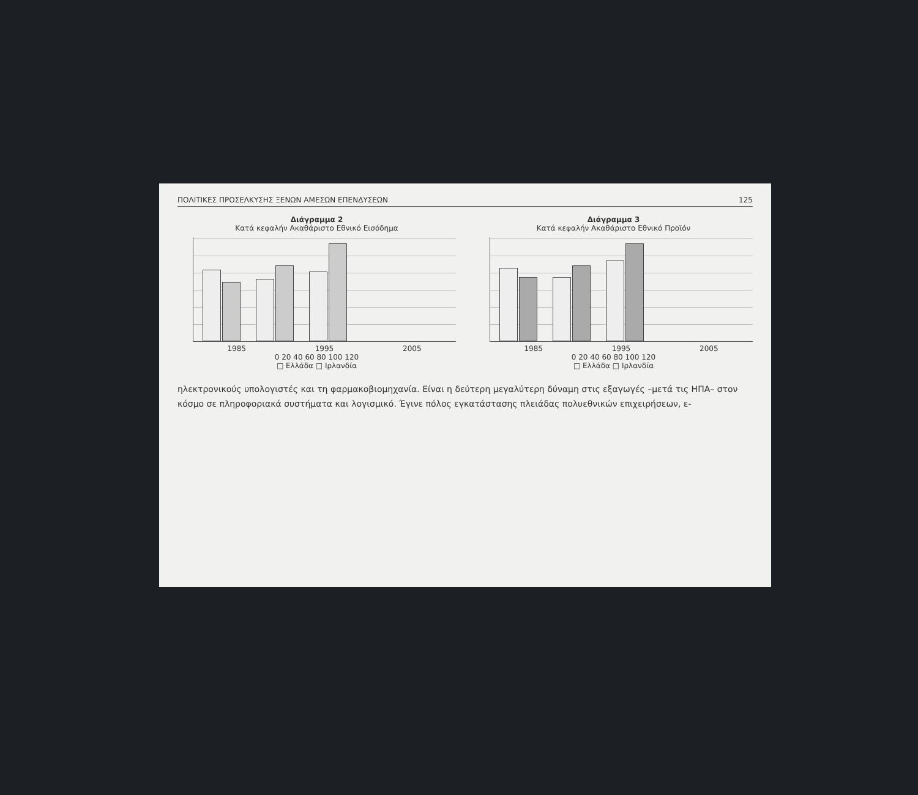ΠΟΛΙΤΙΚΕΣ ΠΡΟΣΕΛΚΥΣΗΣ ΞΕΝΩΝ ΑΜΕΣΩΝ ΕΠΕΝΔΥΣΕΩΝ 125
Διάγραμμα 2
Κατά κεφαλήν Ακαθάριστο Εθνικό Εισόδημα
1985 1995 2005
0 20 40 60 80 100 120
□ Ελλάδα □ Ιρλανδία
Διάγραμμα 3
Κατά κεφαλήν Ακαθάριστο Εθνικό Προϊόν
1985 1995 2005
0 20 40 60 80 100 120
□ Ελλάδα □ Ιρλανδία
ηλεκτρονικούς υπολογιστές και τη φαρμακοβιομηχανία. Είναι η δεύτερη μεγαλύτερη δύναμη στις εξαγωγές –μετά τις ΗΠΑ– στον κόσμο σε πληροφοριακά συστήματα και λογισμικό. Έγινε πόλος εγκατάστασης πλειάδας πολυεθνικών επιχειρήσεων, ε-